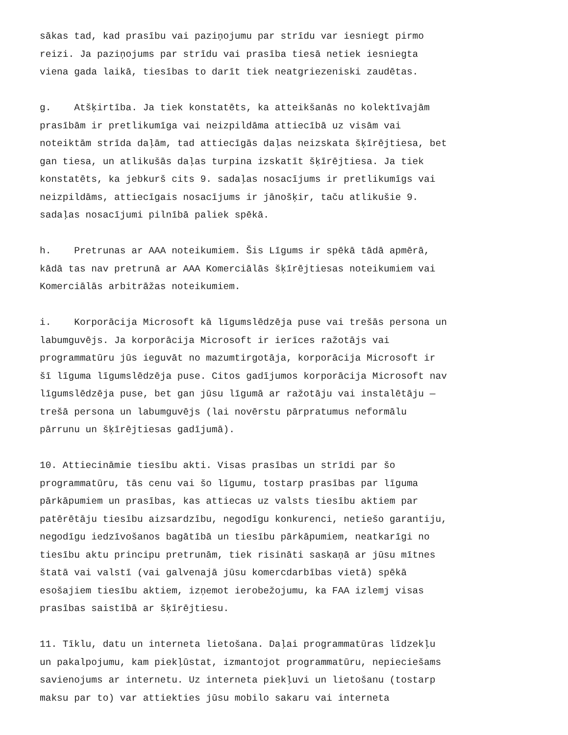sākas tad, kad prasību vai paziņojumu par strīdu var iesniegt pirmo reizi. Ja paziņojums par strīdu vai prasība tiesā netiek iesniegta viena gada laikā, tiesības to darīt tiek neatgriezeniski zaudētas.
g. Atšķirtība. Ja tiek konstatēts, ka atteikšanās no kolektīvajām prasībām ir pretlikumīga vai neizpildāma attiecībā uz visām vai noteiktām strīda daļām, tad attiecīgās daļas neizskata šķīrējtiesa, bet gan tiesa, un atlikušās daļas turpina izskatīt šķīrējtiesa. Ja tiek konstatēts, ka jebkurš cits 9. sadaļas nosacījums ir pretlikumīgs vai neizpildāms, attiecīgais nosacījums ir jānošķir, taču atlikušie 9. sadaļas nosacījumi pilnībā paliek spēkā.
h. Pretrunas ar AAA noteikumiem. Šis Līgums ir spēkā tādā apmērā, kādā tas nav pretrunā ar AAA Komerciālās šķīrējtiesas noteikumiem vai Komerciālās arbitrāžas noteikumiem.
i. Korporācija Microsoft kā līgumslēdzēja puse vai trešās persona un labumguvējs. Ja korporācija Microsoft ir ierīces ražotājs vai programmatūru jūs ieguvāt no mazumtirgotāja, korporācija Microsoft ir šī līguma līgumslēdzēja puse. Citos gadījumos korporācija Microsoft nav līgumslēdzēja puse, bet gan jūsu līgumā ar ražotāju vai instalētāju — trešā persona un labumguvējs (lai novērstu pārpratumus neformālu pārrunu un šķīrējtiesas gadījumā).
10. Attiecināmie tiesību akti. Visas prasības un strīdi par šo programmatūru, tās cenu vai šo līgumu, tostarp prasības par līguma pārkāpumiem un prasības, kas attiecas uz valsts tiesību aktiem par patērētāju tiesību aizsardzību, negodīgu konkurenci, netiešo garantiju, negodīgu iedzīvošanos bagātībā un tiesību pārkāpumiem, neatkarīgi no tiesību aktu principu pretrunām, tiek risināti saskaņā ar jūsu mītnes štatā vai valstī (vai galvenajā jūsu komercdarbības vietā) spēkā esošajiem tiesību aktiem, izņemot ierobežojumu, ka FAA izlemj visas prasības saistībā ar šķīrējtiesu.
11. Tīklu, datu un interneta lietošana. Daļai programmatūras līdzekļu un pakalpojumu, kam piekļūstat, izmantojot programmatūru, nepieciešams savienojums ar internetu. Uz interneta piekļuvi un lietošanu (tostarp maksu par to) var attiekties jūsu mobilo sakaru vai interneta